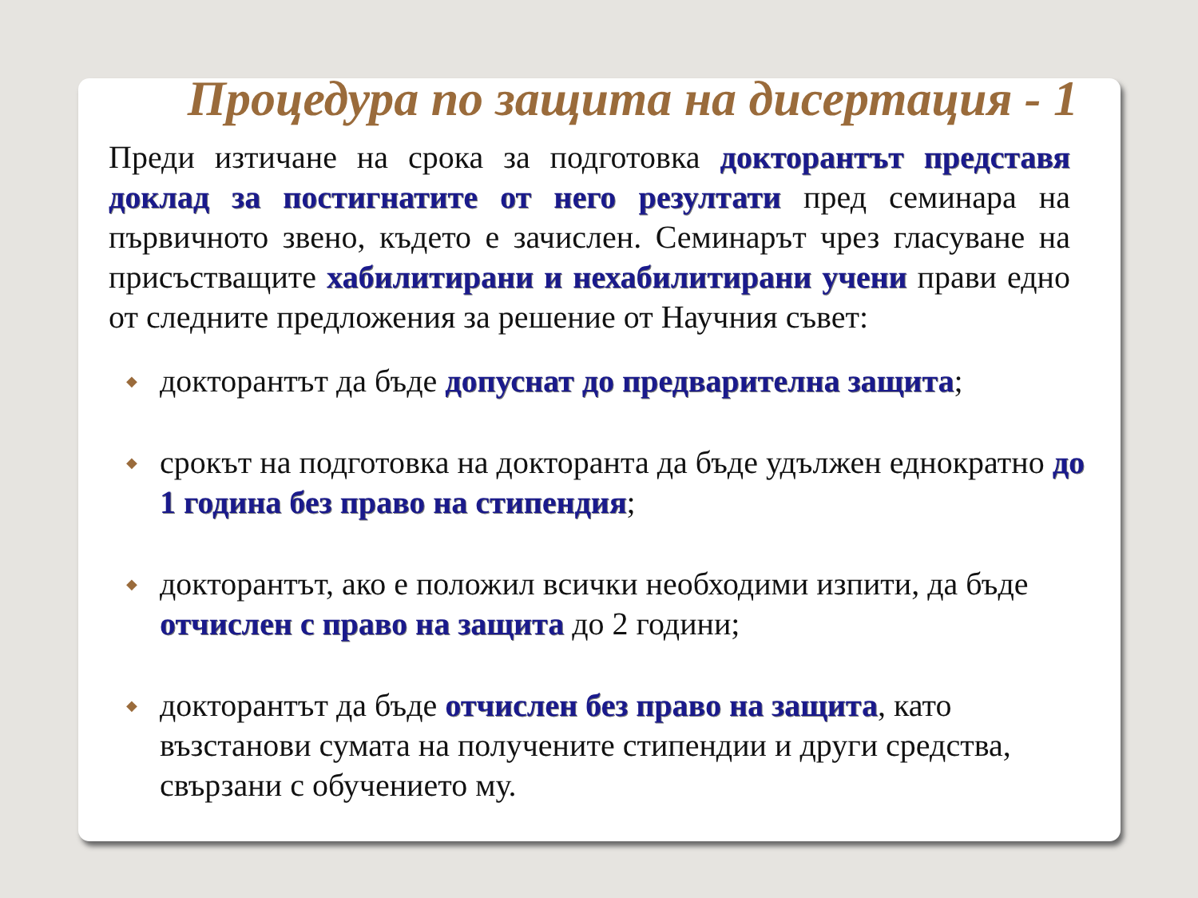Процедура по защита на дисертация - 1
Преди изтичане на срока за подготовка докторантът представя доклад за постигнатите от него резултати пред семинара на първичното звено, където е зачислен. Семинарът чрез гласуване на присъстващите хабилитирани и нехабилитирани учени прави едно от следните предложения за решение от Научния съвет:
◆ докторантът да бъде допуснат до предварителна защита;
◆ срокът на подготовка на докторанта да бъде удължен еднократно до 1 година без право на стипендия;
◆ докторантът, ако е положил всички необходими изпити, да бъде отчислен с право на защита до 2 години;
◆ докторантът да бъде отчислен без право на защита, като възстанови сумата на получените стипендии и други средства, свързани с обучението му.